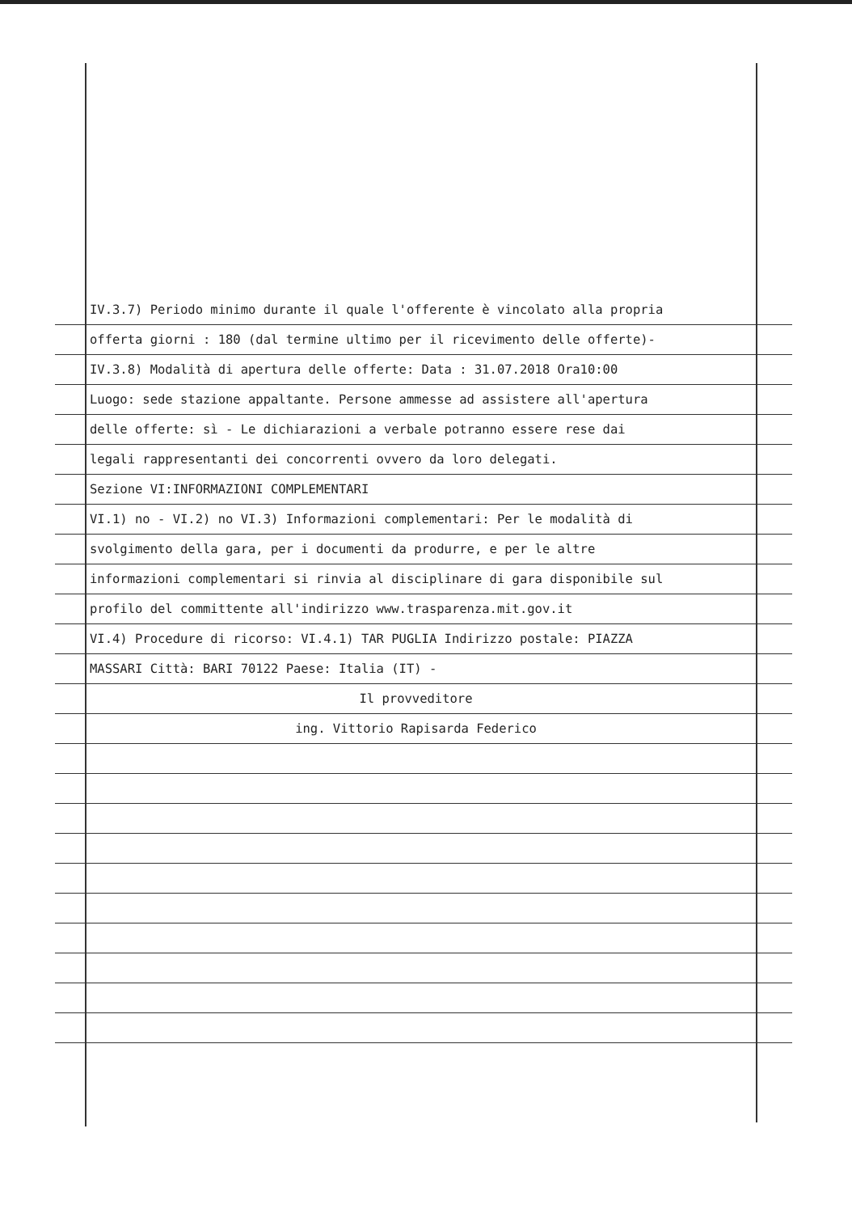IV.3.7) Periodo minimo durante il quale l'offerente è vincolato alla propria
offerta giorni : 180 (dal termine ultimo per il ricevimento delle offerte)-
IV.3.8) Modalità di apertura delle offerte: Data : 31.07.2018 Ora10:00
Luogo: sede stazione appaltante. Persone ammesse ad assistere all'apertura
delle offerte: sì - Le dichiarazioni a verbale potranno essere rese dai
legali rappresentanti dei concorrenti ovvero da loro delegati.
Sezione VI:INFORMAZIONI COMPLEMENTARI
VI.1) no - VI.2) no VI.3) Informazioni complementari: Per le modalità di
svolgimento della gara, per i documenti da produrre, e per le altre
informazioni complementari si rinvia al disciplinare di gara disponibile sul
profilo del committente all'indirizzo www.trasparenza.mit.gov.it
VI.4) Procedure di ricorso: VI.4.1) TAR PUGLIA Indirizzo postale: PIAZZA
MASSARI Città: BARI 70122 Paese: Italia (IT) -
Il provveditore
ing. Vittorio Rapisarda Federico